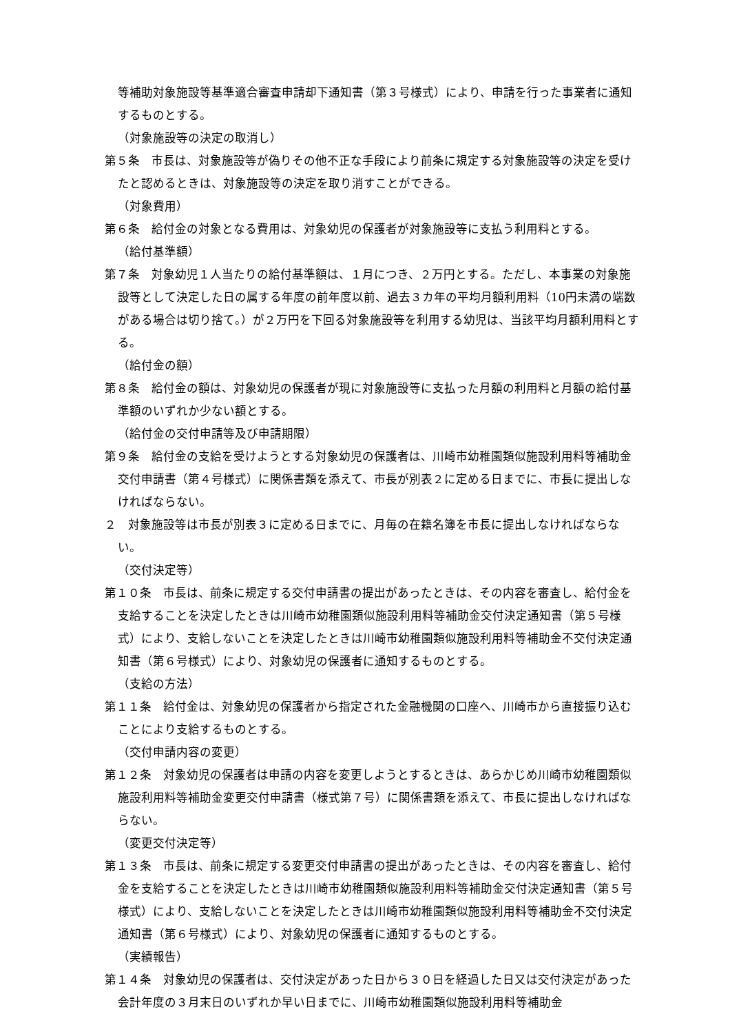等補助対象施設等基準適合審査申請却下通知書（第３号様式）により、申請を行った事業者に通知するものとする。
（対象施設等の決定の取消し）
第５条　市長は、対象施設等が偽りその他不正な手段により前条に規定する対象施設等の決定を受けたと認めるときは、対象施設等の決定を取り消すことができる。
（対象費用）
第６条　給付金の対象となる費用は、対象幼児の保護者が対象施設等に支払う利用料とする。
（給付基準額）
第７条　対象幼児１人当たりの給付基準額は、１月につき、２万円とする。ただし、本事業の対象施設等として決定した日の属する年度の前年度以前、過去３カ年の平均月額利用料（10円未満の端数がある場合は切り捨て。）が２万円を下回る対象施設等を利用する幼児は、当該平均月額利用料とする。
（給付金の額）
第８条　給付金の額は、対象幼児の保護者が現に対象施設等に支払った月額の利用料と月額の給付基準額のいずれか少ない額とする。
（給付金の交付申請等及び申請期限）
第９条　給付金の支給を受けようとする対象幼児の保護者は、川崎市幼稚園類似施設利用料等補助金交付申請書（第４号様式）に関係書類を添えて、市長が別表２に定める日までに、市長に提出しなければならない。
２　対象施設等は市長が別表３に定める日までに、月毎の在籍名簿を市長に提出しなければならない。
（交付決定等）
第１０条　市長は、前条に規定する交付申請書の提出があったときは、その内容を審査し、給付金を支給することを決定したときは川崎市幼稚園類似施設利用料等補助金交付決定通知書（第５号様式）により、支給しないことを決定したときは川崎市幼稚園類似施設利用料等補助金不交付決定通知書（第６号様式）により、対象幼児の保護者に通知するものとする。
（支給の方法）
第１１条　給付金は、対象幼児の保護者から指定された金融機関の口座へ、川崎市から直接振り込むことにより支給するものとする。
（交付申請内容の変更）
第１２条　対象幼児の保護者は申請の内容を変更しようとするときは、あらかじめ川崎市幼稚園類似施設利用料等補助金変更交付申請書（様式第７号）に関係書類を添えて、市長に提出しなければならない。
（変更交付決定等）
第１３条　市長は、前条に規定する変更交付申請書の提出があったときは、その内容を審査し、給付金を支給することを決定したときは川崎市幼稚園類似施設利用料等補助金交付決定通知書（第５号様式）により、支給しないことを決定したときは川崎市幼稚園類似施設利用料等補助金不交付決定通知書（第６号様式）により、対象幼児の保護者に通知するものとする。
（実績報告）
第１４条　対象幼児の保護者は、交付決定があった日から３０日を経過した日又は交付決定があった会計年度の３月末日のいずれか早い日までに、川崎市幼稚園類似施設利用料等補助金